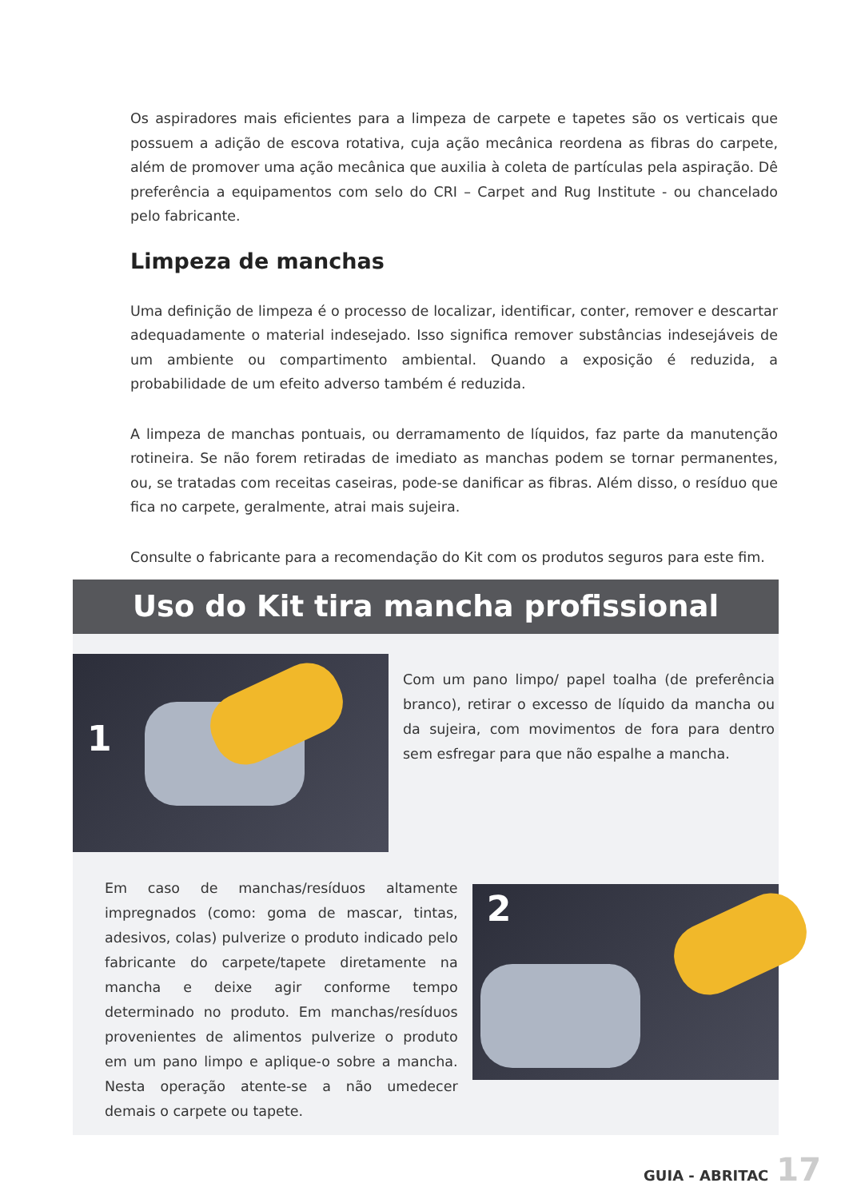Os aspiradores mais eficientes para a limpeza de carpete e tapetes são os verticais que possuem a adição de escova rotativa, cuja ação mecânica reordena as fibras do carpete, além de promover uma ação mecânica que auxilia à coleta de partículas pela aspiração. Dê preferência a equipamentos com selo do CRI – Carpet and Rug Institute - ou chancelado pelo fabricante.
Limpeza de manchas
Uma definição de limpeza é o processo de localizar, identificar, conter, remover e descartar adequadamente o material indesejado. Isso significa remover substâncias indesejáveis de um ambiente ou compartimento ambiental. Quando a exposição é reduzida, a probabilidade de um efeito adverso também é reduzida.
A limpeza de manchas pontuais, ou derramamento de líquidos, faz parte da manutenção rotineira. Se não forem retiradas de imediato as manchas podem se tornar permanentes, ou, se tratadas com receitas caseiras, pode-se danificar as fibras. Além disso, o resíduo que fica no carpete, geralmente, atrai mais sujeira.
Consulte o fabricante para a recomendação do Kit com os produtos seguros para este fim.
Uso do Kit tira mancha profissional
1
Com um pano limpo/ papel toalha (de preferência branco), retirar o excesso de líquido da mancha ou da sujeira, com movimentos de fora para dentro sem esfregar para que não espalhe a mancha.
Em caso de manchas/resíduos altamente impregnados (como: goma de mascar, tintas, adesivos, colas) pulverize o produto indicado pelo fabricante do carpete/tapete diretamente na mancha e deixe agir conforme tempo determinado no produto. Em manchas/resíduos provenientes de alimentos pulverize o produto em um pano limpo e aplique-o sobre a mancha. Nesta operação atente-se a não umedecer demais o carpete ou tapete.
2
GUIA - ABRITAC 17